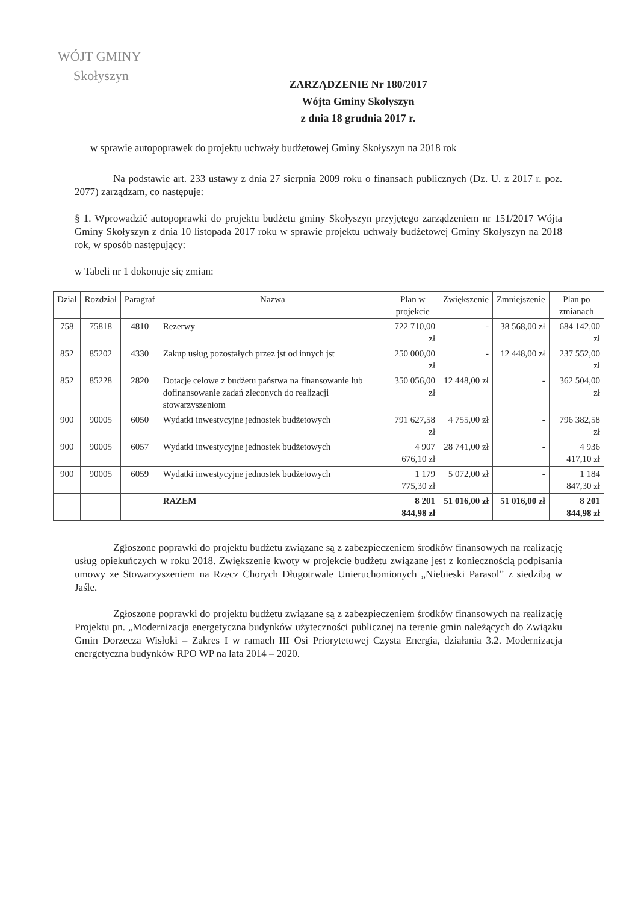WÓJT GMINY
Skołyszyn
ZARZĄDZENIE Nr 180/2017
Wójta Gminy Skołyszyn
z dnia 18 grudnia 2017 r.
w sprawie autopoprawek do projektu uchwały budżetowej Gminy Skołyszyn na 2018 rok
Na podstawie art. 233 ustawy z dnia 27 sierpnia 2009 roku o finansach publicznych (Dz. U. z 2017 r. poz. 2077) zarządzam, co następuje:
§ 1. Wprowadzić autopoprawki do projektu budżetu gminy Skołyszyn przyjętego zarządzeniem nr 151/2017 Wójta Gminy Skołyszyn z dnia 10 listopada 2017 roku w sprawie projektu uchwały budżetowej Gminy Skołyszyn na 2018 rok, w sposób następujący:
w Tabeli nr 1 dokonuje się zmian:
| Dział | Rozdział | Paragraf | Nazwa | Plan w projekcie | Zwiększenie | Zmniejszenie | Plan po zmianach |
| --- | --- | --- | --- | --- | --- | --- | --- |
| 758 | 75818 | 4810 | Rezerwy | 722 710,00 zł | - | 38 568,00 zł | 684 142,00 zł |
| 852 | 85202 | 4330 | Zakup usług pozostałych przez jst od innych jst | 250 000,00 zł | - | 12 448,00 zł | 237 552,00 zł |
| 852 | 85228 | 2820 | Dotacje celowe z budżetu państwa na finansowanie lub dofinansowanie zadań zleconych do realizacji stowarzyszeniom | 350 056,00 zł | 12 448,00 zł | - | 362 504,00 zł |
| 900 | 90005 | 6050 | Wydatki inwestycyjne jednostek budżetowych | 791 627,58 zł | 4 755,00 zł | - | 796 382,58 zł |
| 900 | 90005 | 6057 | Wydatki inwestycyjne jednostek budżetowych | 4 907 676,10 zł | 28 741,00 zł | - | 4 936 417,10 zł |
| 900 | 90005 | 6059 | Wydatki inwestycyjne jednostek budżetowych | 1 179 775,30 zł | 5 072,00 zł | - | 1 184 847,30 zł |
| | | | RAZEM | 8 201 844,98 zł | 51 016,00 zł | 51 016,00 zł | 8 201 844,98 zł |
Zgłoszone poprawki do projektu budżetu związane są z zabezpieczeniem środków finansowych na realizację usług opiekuńczych w roku 2018. Zwiększenie kwoty w projekcie budżetu związane jest z koniecznością podpisania umowy ze Stowarzyszeniem na Rzecz Chorych Długotrwale Unieruchomionych „Niebieski Parasol” z siedzibą w Jaśle.
Zgłoszone poprawki do projektu budżetu związane są z zabezpieczeniem środków finansowych na realizację Projektu pn. „Modernizacja energetyczna budynków użyteczności publicznej na terenie gmin należących do Związku Gmin Dorzecza Wisłoki – Zakres I w ramach III Osi Priorytetowej Czysta Energia, działania 3.2. Modernizacja energetyczna budynków RPO WP na lata 2014 – 2020.